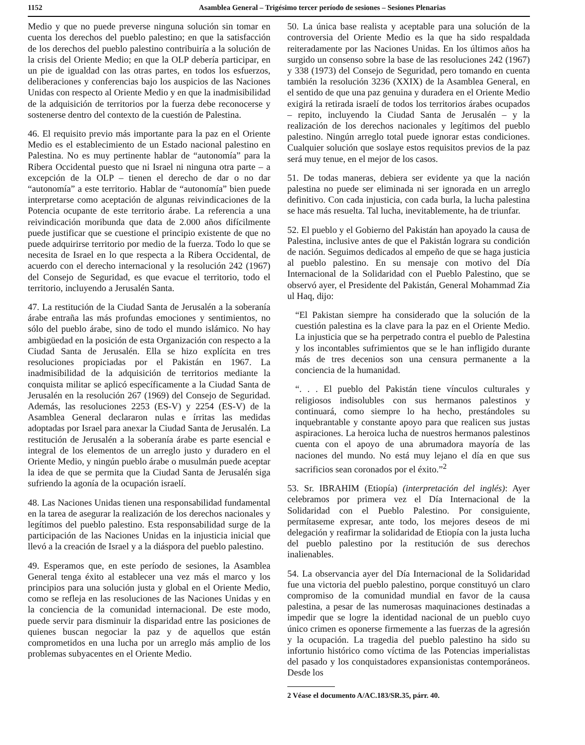1152 Asamblea General – Trigésimo tercer período de sesiones – Sesiones Plenarias
Medio y que no puede preverse ninguna solución sin tomar en cuenta los derechos del pueblo palestino; en que la satisfacción de los derechos del pueblo palestino contribuiría a la solución de la crisis del Oriente Medio; en que la OLP debería participar, en un pie de igualdad con las otras partes, en todos los esfuerzos, deliberaciones y conferencias bajo los auspicios de las Naciones Unidas con respecto al Oriente Medio y en que la inadmisibilidad de la adquisición de territorios por la fuerza debe reconocerse y sostenerse dentro del contexto de la cuestión de Palestina.
46. El requisito previo más importante para la paz en el Oriente Medio es el establecimiento de un Estado nacional palestino en Palestina. No es muy pertinente hablar de “autonomía” para la Ribera Occidental puesto que ni Israel ni ninguna otra parte – a excepción de la OLP – tienen el derecho de dar o no dar “autonomía” a este territorio. Hablar de “autonomía” bien puede interpretarse como aceptación de algunas reivindicaciones de la Potencia ocupante de este territorio árabe. La referencia a una reivindicación moribunda que data de 2.000 años difícilmente puede justificar que se cuestione el principio existente de que no puede adquirirse territorio por medio de la fuerza. Todo lo que se necesita de Israel en lo que respecta a la Ribera Occidental, de acuerdo con el derecho internacional y la resolución 242 (1967) del Consejo de Seguridad, es que evacue el territorio, todo el territorio, incluyendo a Jerusalén Santa.
47. La restitución de la Ciudad Santa de Jerusalén a la soberanía árabe entraña las más profundas emociones y sentimientos, no sólo del pueblo árabe, sino de todo el mundo islámico. No hay ambigüedad en la posición de esta Organización con respecto a la Ciudad Santa de Jerusalén. Ella se hizo explícita en tres resoluciones propiciadas por el Pakistán en 1967. La inadmisibilidad de la adquisición de territorios mediante la conquista militar se aplicó específicamente a la Ciudad Santa de Jerusalén en la resolución 267 (1969) del Consejo de Seguridad. Además, las resoluciones 2253 (ES-V) y 2254 (ES-V) de la Asamblea General declararon nulas e írritas las medidas adoptadas por Israel para anexar la Ciudad Santa de Jerusalén. La restitución de Jerusalén a la soberanía árabe es parte esencial e integral de los elementos de un arreglo justo y duradero en el Oriente Medio, y ningún pueblo árabe o musulmán puede aceptar la idea de que se permita que la Ciudad Santa de Jerusalén siga sufriendo la agonía de la ocupación israelí.
48. Las Naciones Unidas tienen una responsabilidad fundamental en la tarea de asegurar la realización de los derechos nacionales y legítimos del pueblo palestino. Esta responsabilidad surge de la participación de las Naciones Unidas en la injusticia inicial que llevó a la creación de Israel y a la diáspora del pueblo palestino.
49. Esperamos que, en este período de sesiones, la Asamblea General tenga éxito al establecer una vez más el marco y los principios para una solución justa y global en el Oriente Medio, como se refleja en las resoluciones de las Naciones Unidas y en la conciencia de la comunidad internacional. De este modo, puede servir para disminuir la disparidad entre las posiciones de quienes buscan negociar la paz y de aquellos que están comprometidos en una lucha por un arreglo más amplio de los problemas subyacentes en el Oriente Medio.
50. La única base realista y aceptable para una solución de la controversia del Oriente Medio es la que ha sido respaldada reiteradamente por las Naciones Unidas. En los últimos años ha surgido un consenso sobre la base de las resoluciones 242 (1967) y 338 (1973) del Consejo de Seguridad, pero tomando en cuenta también la resolución 3236 (XXIX) de la Asamblea General, en el sentido de que una paz genuina y duradera en el Oriente Medio exigirá la retirada israelí de todos los territorios árabes ocupados – repito, incluyendo la Ciudad Santa de Jerusalén – y la realización de los derechos nacionales y legítimos del pueblo palestino. Ningún arreglo total puede ignorar estas condiciones. Cualquier solución que soslaye estos requisitos previos de la paz será muy tenue, en el mejor de los casos.
51. De todas maneras, debiera ser evidente ya que la nación palestina no puede ser eliminada ni ser ignorada en un arreglo definitivo. Con cada injusticia, con cada burla, la lucha palestina se hace más resuelta. Tal lucha, inevitablemente, ha de triunfar.
52. El pueblo y el Gobierno del Pakistán han apoyado la causa de Palestina, inclusive antes de que el Pakistán lograra su condición de nación. Seguimos dedicados al empeño de que se haga justicia al pueblo palestino. En su mensaje con motivo del Día Internacional de la Solidaridad con el Pueblo Palestino, que se observó ayer, el Presidente del Pakistán, General Mohammad Zia ul Haq, dijo:
“El Pakistan siempre ha considerado que la solución de la cuestión palestina es la clave para la paz en el Oriente Medio. La injusticia que se ha perpetrado contra el pueblo de Palestina y los incontables sufrimientos que se le han infligido durante más de tres decenios son una censura permanente a la conciencia de la humanidad.
“. . . El pueblo del Pakistán tiene vínculos culturales y religiosos indisolubles con sus hermanos palestinos y continuará, como siempre lo ha hecho, prestándoles su inquebrantable y constante apoyo para que realicen sus justas aspiraciones. La heroica lucha de nuestros hermanos palestinos cuenta con el apoyo de una abrumadora mayoría de las naciones del mundo. No está muy lejano el día en que sus sacrificios sean coronados por el éxito.”<sup>2</sup>
53. Sr. IBRAHIM (Etiopía) (interpretación del inglés): Ayer celebramos por primera vez el Día Internacional de la Solidaridad con el Pueblo Palestino. Por consiguiente, permítaseme expresar, ante todo, los mejores deseos de mi delegación y reafirmar la solidaridad de Etiopía con la justa lucha del pueblo palestino por la restitución de sus derechos inalienables.
54. La observancia ayer del Día Internacional de la Solidaridad fue una victoria del pueblo palestino, porque constituyó un claro compromiso de la comunidad mundial en favor de la causa palestina, a pesar de las numerosas maquinaciones destinadas a impedir que se logre la identidad nacional de un pueblo cuyo único crimen es oponerse firmemente a las fuerzas de la agresión y la ocupación. La tragedia del pueblo palestino ha sido su infortunio histórico como víctima de las Potencias imperialistas del pasado y los conquistadores expansionistas contemporáneos. Desde los
2 Véase el documento A/AC.183/SR.35, párr. 40.